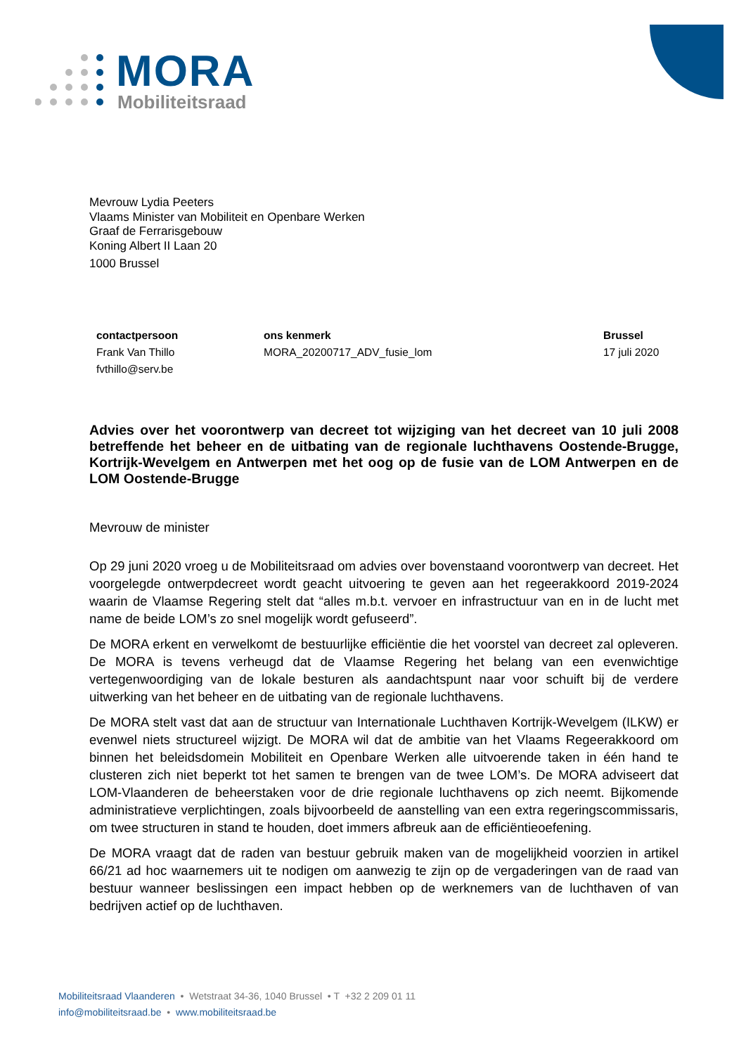MORA
Mobiliteitsraad
Mevrouw Lydia Peeters
Vlaams Minister van Mobiliteit en Openbare Werken
Graaf de Ferrarisgebouw
Koning Albert II Laan 20
1000 Brussel
contactpersoon
Frank Van Thillo
fvthillo@serv.be
ons kenmerk
MORA_20200717_ADV_fusie_lom
Brussel
17 juli 2020
Advies over het voorontwerp van decreet tot wijziging van het decreet van 10 juli 2008 betreffende het beheer en de uitbating van de regionale luchthavens Oostende-Brugge, Kortrijk-Wevelgem en Antwerpen met het oog op de fusie van de LOM Antwerpen en de LOM Oostende-Brugge
Mevrouw de minister
Op 29 juni 2020 vroeg u de Mobiliteitsraad om advies over bovenstaand voorontwerp van decreet. Het voorgelegde ontwerpdecreet wordt geacht uitvoering te geven aan het regeerakkoord 2019-2024 waarin de Vlaamse Regering stelt dat “alles m.b.t. vervoer en infrastructuur van en in de lucht met name de beide LOM’s zo snel mogelijk wordt gefuseerd”.
De MORA erkent en verwelkomt de bestuurlijke efficiëntie die het voorstel van decreet zal opleveren. De MORA is tevens verheugd dat de Vlaamse Regering het belang van een evenwichtige vertegenwoordiging van de lokale besturen als aandachtspunt naar voor schuift bij de verdere uitwerking van het beheer en de uitbating van de regionale luchthavens.
De MORA stelt vast dat aan de structuur van Internationale Luchthaven Kortrijk-Wevelgem (ILKW) er evenwel niets structureel wijzigt. De MORA wil dat de ambitie van het Vlaams Regeerakkoord om binnen het beleidsdomein Mobiliteit en Openbare Werken alle uitvoerende taken in één hand te clusteren zich niet beperkt tot het samen te brengen van de twee LOM’s. De MORA adviseert dat LOM-Vlaanderen de beheerstaken voor de drie regionale luchthavens op zich neemt. Bijkomende administratieve verplichtingen, zoals bijvoorbeeld de aanstelling van een extra regeringscommissaris, om twee structuren in stand te houden, doet immers afbreuk aan de efficiëntieoefening.
De MORA vraagt dat de raden van bestuur gebruik maken van de mogelijkheid voorzien in artikel 66/21 ad hoc waarnemers uit te nodigen om aanwezig te zijn op de vergaderingen van de raad van bestuur wanneer beslissingen een impact hebben op de werknemers van de luchthaven of van bedrijven actief op de luchthaven.
Mobiliteitsraad Vlaanderen • Wetstraat 34-36, 1040 Brussel • T +32 2 209 01 11
info@mobiliteitsraad.be • www.mobiliteitsraad.be